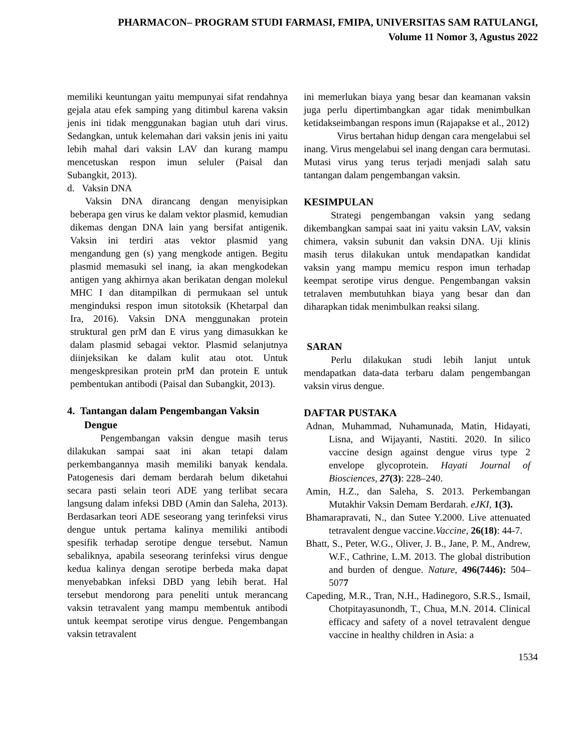PHARMACON– PROGRAM STUDI FARMASI, FMIPA, UNIVERSITAS SAM RATULANGI,
Volume 11 Nomor 3, Agustus 2022
memiliki keuntungan yaitu mempunyai sifat rendahnya gejala atau efek samping yang ditimbul karena vaksin jenis ini tidak menggunakan bagian utuh dari virus. Sedangkan, untuk kelemahan dari vaksin jenis ini yaitu lebih mahal dari vaksin LAV dan kurang mampu mencetuskan respon imun seluler (Paisal dan Subangkit, 2013).
d. Vaksin DNA
Vaksin DNA dirancang dengan menyisipkan beberapa gen virus ke dalam vektor plasmid, kemudian dikemas dengan DNA lain yang bersifat antigenik. Vaksin ini terdiri atas vektor plasmid yang mengandung gen (s) yang mengkode antigen. Begitu plasmid memasuki sel inang, ia akan mengkodekan antigen yang akhirnya akan berikatan dengan molekul MHC I dan ditampilkan di permukaan sel untuk menginduksi respon imun sitotoksik (Khetarpal dan Ira, 2016). Vaksin DNA menggunakan protein struktural gen prM dan E virus yang dimasukkan ke dalam plasmid sebagai vektor. Plasmid selanjutnya diinjeksikan ke dalam kulit atau otot. Untuk mengeskpresikan protein prM dan protein E untuk pembentukan antibodi (Paisal dan Subangkit, 2013).
4. Tantangan dalam Pengembangan Vaksin Dengue
Pengembangan vaksin dengue masih terus dilakukan sampai saat ini akan tetapi dalam perkembangannya masih memiliki banyak kendala. Patogenesis dari demam berdarah belum diketahui secara pasti selain teori ADE yang terlibat secara langsung dalam infeksi DBD (Amin dan Saleha, 2013). Berdasarkan teori ADE seseorang yang terinfeksi virus dengue untuk pertama kalinya memiliki antibodi spesifik terhadap serotipe dengue tersebut. Namun sebaliknya, apabila seseorang terinfeksi virus dengue kedua kalinya dengan serotipe berbeda maka dapat menyebabkan infeksi DBD yang lebih berat. Hal tersebut mendorong para peneliti untuk merancang vaksin tetravalent yang mampu membentuk antibodi untuk keempat serotipe virus dengue. Pengembangan vaksin tetravalent
ini memerlukan biaya yang besar dan keamanan vaksin juga perlu dipertimbangkan agar tidak menimbulkan ketidakseimbangan respons imun (Rajapakse et al., 2012)
Virus bertahan hidup dengan cara mengelabui sel inang. Virus mengelabui sel inang dengan cara bermutasi. Mutasi virus yang terus terjadi menjadi salah satu tantangan dalam pengembangan vaksin.
KESIMPULAN
Strategi pengembangan vaksin yang sedang dikembangkan sampai saat ini yaitu vaksin LAV, vaksin chimera, vaksin subunit dan vaksin DNA. Uji klinis masih terus dilakukan untuk mendapatkan kandidat vaksin yang mampu memicu respon imun terhadap keempat serotipe virus dengue. Pengembangan vaksin tetralaven membutuhkan biaya yang besar dan dan diharapkan tidak menimbulkan reaksi silang.
SARAN
Perlu dilakukan studi lebih lanjut untuk mendapatkan data-data terbaru dalam pengembangan vaksin virus dengue.
DAFTAR PUSTAKA
Adnan, Muhammad, Nuhamunada, Matin, Hidayati, Lisna, and Wijayanti, Nastiti. 2020. In silico vaccine design against dengue virus type 2 envelope glycoprotein. Hayati Journal of Biosciences, 27(3): 228–240.
Amin, H.Z., dan Saleha, S. 2013. Perkembangan Mutakhir Vaksin Demam Berdarah. eJKI, 1(3).
Bhamarapravati, N., dan Sutee Y.2000. Live attenuated tetravalent dengue vaccine.Vaccine, 26(18): 44-7.
Bhatt, S., Peter, W.G., Oliver, J. B., Jane, P. M., Andrew, W.F., Cathrine, L.M. 2013. The global distribution and burden of dengue. Nature, 496(7446): 504–5077
Capeding, M.R., Tran, N.H., Hadinegoro, S.R.S., Ismail, Chotpitayasunondh, T., Chua, M.N. 2014. Clinical efficacy and safety of a novel tetravalent dengue vaccine in healthy children in Asia: a
1534